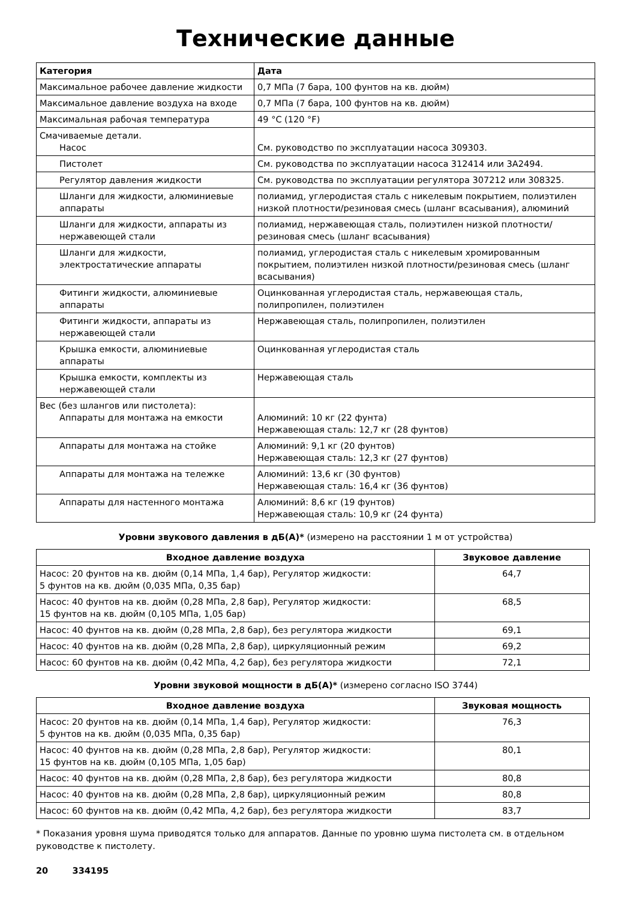Технические данные
| Категория | Дата |
| --- | --- |
| Максимальное рабочее давление жидкости | 0,7 МПа (7 бара, 100 фунтов на кв. дюйм) |
| Максимальное давление воздуха на входе | 0,7 МПа (7 бара, 100 фунтов на кв. дюйм) |
| Максимальная рабочая температура | 49 °C (120 °F) |
| Смачиваемые детали. Насос | См. руководство по эксплуатации насоса 309303. |
| Пистолет | См. руководства по эксплуатации насоса 312414 или 3A2494. |
| Регулятор давления жидкости | См. руководства по эксплуатации регулятора 307212 или 308325. |
| Шланги для жидкости, алюминиевые аппараты | полиамид, углеродистая сталь с никелевым покрытием, полиэтилен низкой плотности/резиновая смесь (шланг всасывания), алюминий |
| Шланги для жидкости, аппараты из нержавеющей стали | полиамид, нержавеющая сталь, полиэтилен низкой плотности/ резиновая смесь (шланг всасывания) |
| Шланги для жидкости, электростатические аппараты | полиамид, углеродистая сталь с никелевым хромированным покрытием, полиэтилен низкой плотности/резиновая смесь (шланг всасывания) |
| Фитинги жидкости, алюминиевые аппараты | Оцинкованная углеродистая сталь, нержавеющая сталь, полипропилен, полиэтилен |
| Фитинги жидкости, аппараты из нержавеющей стали | Нержавеющая сталь, полипропилен, полиэтилен |
| Крышка емкости, алюминиевые аппараты | Оцинкованная углеродистая сталь |
| Крышка емкости, комплекты из нержавеющей стали | Нержавеющая сталь |
| Вес (без шлангов или пистолета): Аппараты для монтажа на емкости | Алюминий: 10 кг (22 фунта) Нержавеющая сталь: 12,7 кг (28 фунтов) |
| Аппараты для монтажа на стойке | Алюминий: 9,1 кг (20 фунтов) Нержавеющая сталь: 12,3 кг (27 фунтов) |
| Аппараты для монтажа на тележке | Алюминий: 13,6 кг (30 фунтов) Нержавеющая сталь: 16,4 кг (36 фунтов) |
| Аппараты для настенного монтажа | Алюминий: 8,6 кг (19 фунтов) Нержавеющая сталь: 10,9 кг (24 фунта) |
Уровни звукового давления в дБ(А)* (измерено на расстоянии 1 м от устройства)
| Входное давление воздуха | Звуковое давление |
| --- | --- |
| Насос: 20 фунтов на кв. дюйм (0,14 МПа, 1,4 бар), Регулятор жидкости: 5 фунтов на кв. дюйм (0,035 МПа, 0,35 бар) | 64,7 |
| Насос: 40 фунтов на кв. дюйм (0,28 МПа, 2,8 бар), Регулятор жидкости: 15 фунтов на кв. дюйм (0,105 МПа, 1,05 бар) | 68,5 |
| Насос: 40 фунтов на кв. дюйм (0,28 МПа, 2,8 бар), без регулятора жидкости | 69,1 |
| Насос: 40 фунтов на кв. дюйм (0,28 МПа, 2,8 бар), циркуляционный режим | 69,2 |
| Насос: 60 фунтов на кв. дюйм (0,42 МПа, 4,2 бар), без регулятора жидкости | 72,1 |
Уровни звуковой мощности в дБ(А)* (измерено согласно ISO 3744)
| Входное давление воздуха | Звуковая мощность |
| --- | --- |
| Насос: 20 фунтов на кв. дюйм (0,14 МПа, 1,4 бар), Регулятор жидкости: 5 фунтов на кв. дюйм (0,035 МПа, 0,35 бар) | 76,3 |
| Насос: 40 фунтов на кв. дюйм (0,28 МПа, 2,8 бар), Регулятор жидкости: 15 фунтов на кв. дюйм (0,105 МПа, 1,05 бар) | 80,1 |
| Насос: 40 фунтов на кв. дюйм (0,28 МПа, 2,8 бар), без регулятора жидкости | 80,8 |
| Насос: 40 фунтов на кв. дюйм (0,28 МПа, 2,8 бар), циркуляционный режим | 80,8 |
| Насос: 60 фунтов на кв. дюйм (0,42 МПа, 4,2 бар), без регулятора жидкости | 83,7 |
* Показания уровня шума приводятся только для аппаратов. Данные по уровню шума пистолета см. в отдельном руководстве к пистолету.
20 334195